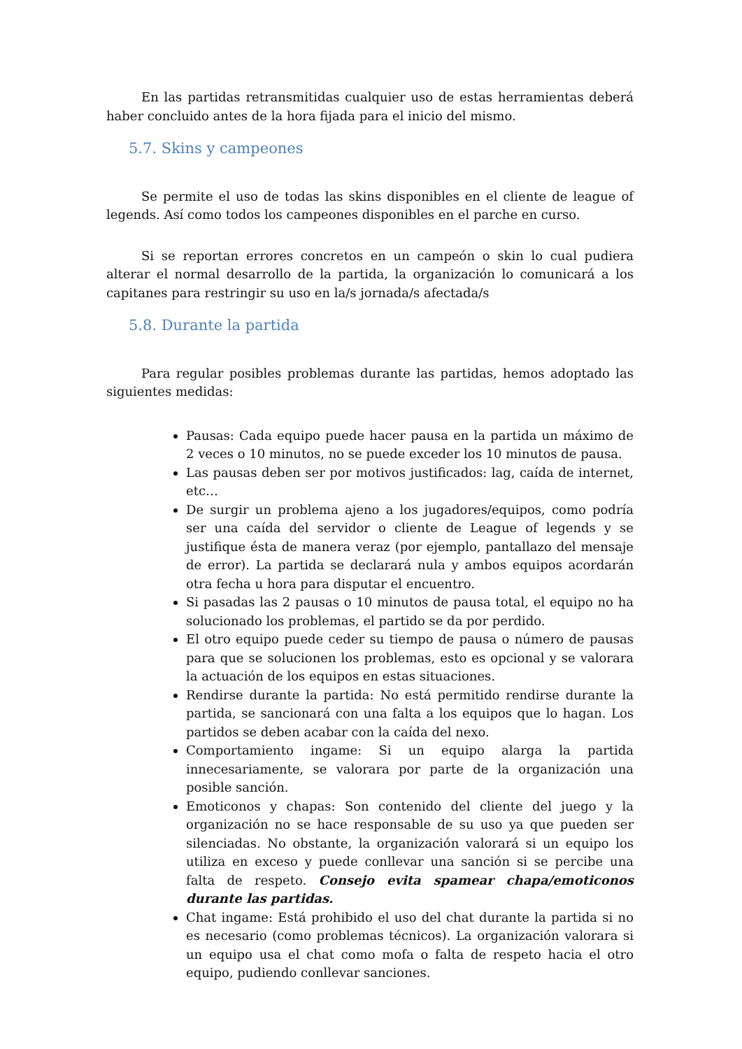En las partidas retransmitidas cualquier uso de estas herramientas deberá haber concluido antes de la hora fijada para el inicio del mismo.
5.7. Skins y campeones
Se permite el uso de todas las skins disponibles en el cliente de league of legends. Así como todos los campeones disponibles en el parche en curso.
Si se reportan errores concretos en un campeón o skin lo cual pudiera alterar el normal desarrollo de la partida, la organización lo comunicará a los capitanes para restringir su uso en la/s jornada/s afectada/s
5.8. Durante la partida
Para regular posibles problemas durante las partidas, hemos adoptado las siguientes medidas:
Pausas: Cada equipo puede hacer pausa en la partida un máximo de 2 veces o 10 minutos, no se puede exceder los 10 minutos de pausa.
Las pausas deben ser por motivos justificados: lag, caída de internet, etc…
De surgir un problema ajeno a los jugadores/equipos, como podría ser una caída del servidor o cliente de League of legends y se justifique ésta de manera veraz (por ejemplo, pantallazo del mensaje de error). La partida se declarará nula y ambos equipos acordarán otra fecha u hora para disputar el encuentro.
Si pasadas las 2 pausas o 10 minutos de pausa total, el equipo no ha solucionado los problemas, el partido se da por perdido.
El otro equipo puede ceder su tiempo de pausa o número de pausas para que se solucionen los problemas, esto es opcional y se valorara la actuación de los equipos en estas situaciones.
Rendirse durante la partida: No está permitido rendirse durante la partida, se sancionará con una falta a los equipos que lo hagan. Los partidos se deben acabar con la caída del nexo.
Comportamiento ingame: Si un equipo alarga la partida innecesariamente, se valorara por parte de la organización una posible sanción.
Emoticonos y chapas: Son contenido del cliente del juego y la organización no se hace responsable de su uso ya que pueden ser silenciadas. No obstante, la organización valorará si un equipo los utiliza en exceso y puede conllevar una sanción si se percibe una falta de respeto. Consejo evita spamear chapa/emoticonos durante las partidas.
Chat ingame: Está prohibido el uso del chat durante la partida si no es necesario (como problemas técnicos). La organización valorara si un equipo usa el chat como mofa o falta de respeto hacia el otro equipo, pudiendo conllevar sanciones.